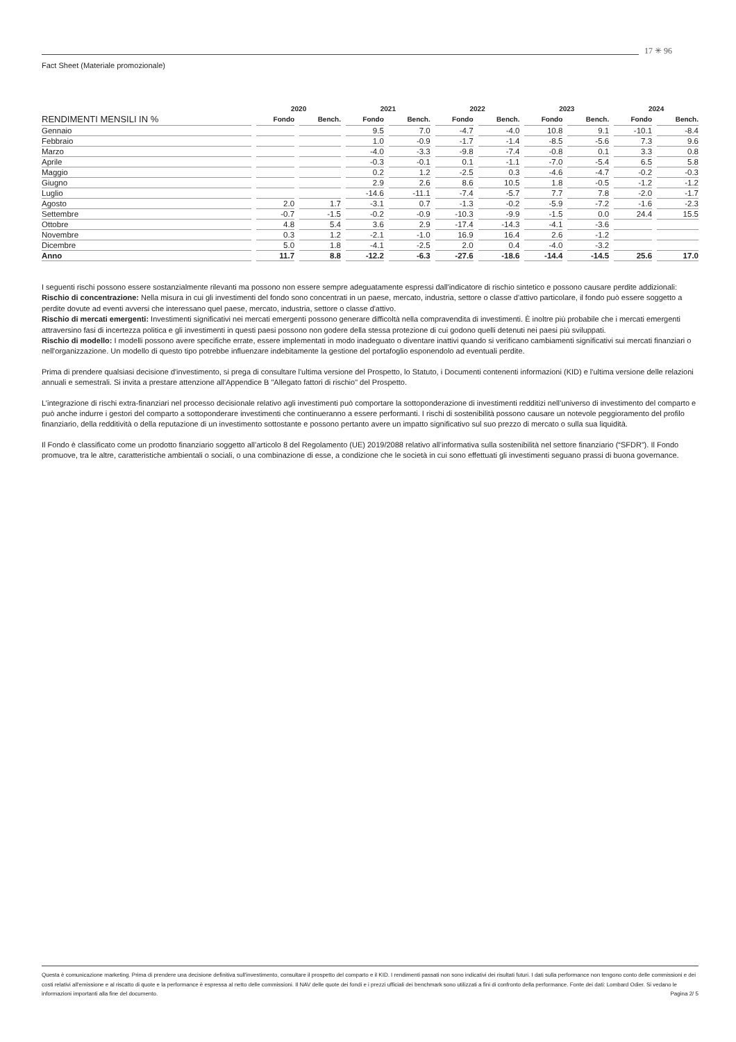17 ✳ 96
Fact Sheet (Materiale promozionale)
| | 2020 | | 2021 | | 2022 | | 2023 | | 2024 | |
| --- | --- | --- | --- | --- | --- | --- | --- | --- | --- | --- |
| RENDIMENTI MENSILI IN % | Fondo | Bench. | Fondo | Bench. | Fondo | Bench. | Fondo | Bench. | Fondo | Bench. |
| Gennaio | | | 9.5 | 7.0 | -4.7 | -4.0 | 10.8 | 9.1 | -10.1 | -8.4 |
| Febbraio | | | 1.0 | -0.9 | -1.7 | -1.4 | -8.5 | -5.6 | 7.3 | 9.6 |
| Marzo | | | -4.0 | -3.3 | -9.8 | -7.4 | -0.8 | 0.1 | 3.3 | 0.8 |
| Aprile | | | -0.3 | -0.1 | 0.1 | -1.1 | -7.0 | -5.4 | 6.5 | 5.8 |
| Maggio | | | 0.2 | 1.2 | -2.5 | 0.3 | -4.6 | -4.7 | -0.2 | -0.3 |
| Giugno | | | 2.9 | 2.6 | 8.6 | 10.5 | 1.8 | -0.5 | -1.2 | -1.2 |
| Luglio | | | -14.6 | -11.1 | -7.4 | -5.7 | 7.7 | 7.8 | -2.0 | -1.7 |
| Agosto | 2.0 | 1.7 | -3.1 | 0.7 | -1.3 | -0.2 | -5.9 | -7.2 | -1.6 | -2.3 |
| Settembre | -0.7 | -1.5 | -0.2 | -0.9 | -10.3 | -9.9 | -1.5 | 0.0 | 24.4 | 15.5 |
| Ottobre | 4.8 | 5.4 | 3.6 | 2.9 | -17.4 | -14.3 | -4.1 | -3.6 | | |
| Novembre | 0.3 | 1.2 | -2.1 | -1.0 | 16.9 | 16.4 | 2.6 | -1.2 | | |
| Dicembre | 5.0 | 1.8 | -4.1 | -2.5 | 2.0 | 0.4 | -4.0 | -3.2 | | |
| Anno | 11.7 | 8.8 | -12.2 | -6.3 | -27.6 | -18.6 | -14.4 | -14.5 | 25.6 | 17.0 |
I seguenti rischi possono essere sostanzialmente rilevanti ma possono non essere sempre adeguatamente espressi dall'indicatore di rischio sintetico e possono causare perdite addizionali:
Rischio di concentrazione: Nella misura in cui gli investimenti del fondo sono concentrati in un paese, mercato, industria, settore o classe d'attivo particolare, il fondo può essere soggetto a perdite dovute ad eventi avversi che interessano quel paese, mercato, industria, settore o classe d'attivo.
Rischio di mercati emergenti: Investimenti significativi nei mercati emergenti possono generare difficoltà nella compravendita di investimenti. È inoltre più probabile che i mercati emergenti attraversino fasi di incertezza politica e gli investimenti in questi paesi possono non godere della stessa protezione di cui godono quelli detenuti nei paesi più sviluppati.
Rischio di modello: I modelli possono avere specifiche errate, essere implementati in modo inadeguato o diventare inattivi quando si verificano cambiamenti significativi sui mercati finanziari o nell'organizzazione. Un modello di questo tipo potrebbe influenzare indebitamente la gestione del portafoglio esponendolo ad eventuali perdite.
Prima di prendere qualsiasi decisione d'investimento, si prega di consultare l'ultima versione del Prospetto, lo Statuto, i Documenti contenenti informazioni (KID) e l'ultima versione delle relazioni annuali e semestrali. Si invita a prestare attenzione all'Appendice B "Allegato fattori di rischio" del Prospetto.
L’integrazione di rischi extra-finanziari nel processo decisionale relativo agli investimenti può comportare la sottoponderazione di investimenti redditizi nell’universo di investimento del comparto e può anche indurre i gestori del comparto a sottoponderare investimenti che continueranno a essere performanti. I rischi di sostenibilità possono causare un notevole peggioramento del profilo finanziario, della redditività o della reputazione di un investimento sottostante e possono pertanto avere un impatto significativo sul suo prezzo di mercato o sulla sua liquidità.
Il Fondo è classificato come un prodotto finanziario soggetto all’articolo 8 del Regolamento (UE) 2019/2088 relativo all’informativa sulla sostenibilità nel settore finanziario (“SFDR”). Il Fondo promuove, tra le altre, caratteristiche ambientali o sociali, o una combinazione di esse, a condizione che le società in cui sono effettuati gli investimenti seguano prassi di buona governance.
Questa è comunicazione marketing. Prima di prendere una decisione definitiva sull'investimento, consultare il prospetto del comparto e il KID. I rendimenti passati non sono indicativi dei risultati futuri. I dati sulla performance non tengono conto delle commissioni e dei costi relativi all'emissione e al riscatto di quote e la performance è espressa al netto delle commissioni. Il NAV delle quote dei fondi e i prezzi ufficiali dei benchmark sono utilizzati a fini di confronto della performance. Fonte dei dati: Lombard Odier. Si vedano le informazioni importanti alla fine del documento. Pagina 2/ 5